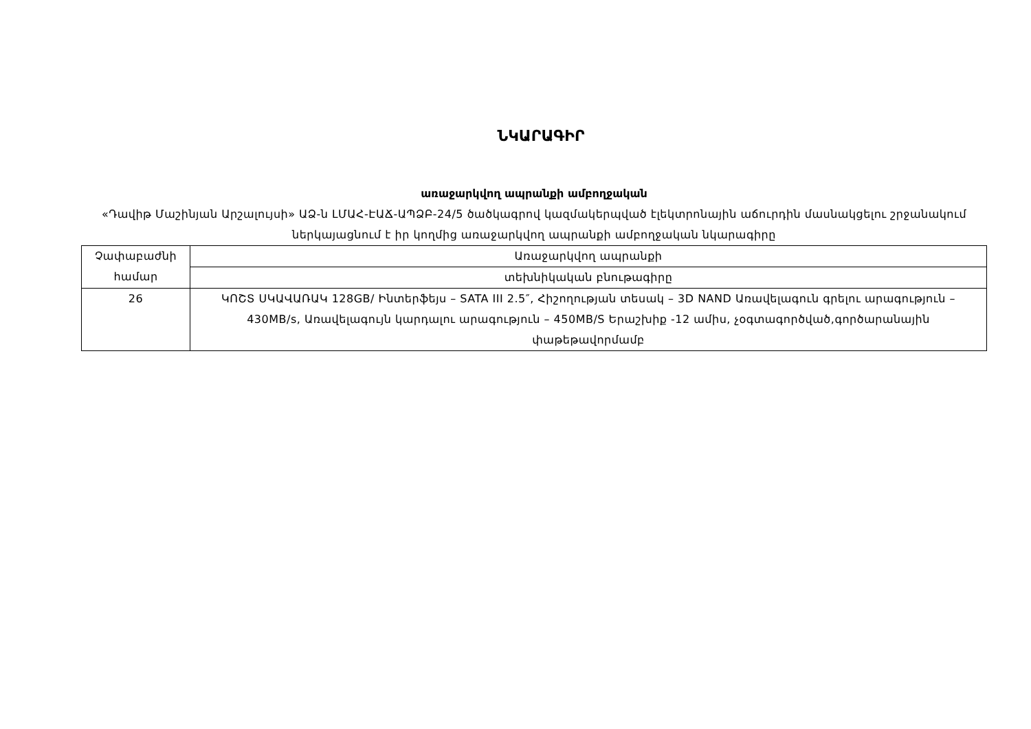ՆԿԱՐԱԳԻՐ
առաջարկվող ապրանքի ամբողջական
«Դավիթ Մաշինյան Արշալույսի» ԱՁ-ն ԼՄԱՀ-ԷԱՃ-ԱՊՁԲ-24/5 ծածկագրով կազմակերպված էլեկտրոնային աճուրդին մասնակցելու շրջանակում ներկայացնում է իր կողմից առաջարկվող ապրանքի ամբողջական նկարագիրը
| Չափաբաժնի համար | Առաջարկվող ապրանքի |
| | տեխնիկական բնութագիրը |
| 26 | ԿՈՇՏ ՍԿԱՎԱՌԱԿ 128GB/ Ինտերֆեյս – SATA III 2.5″, Հիշողության տեսակ – 3D NAND Առավելագուն գրելու արագություն – 430MB/s, Առավելագույն կարդալու արագություն – 450MB/S Երաշխիք -12 ամիս, չօգտագործված,գործարանային փաթեթավորմամբ |